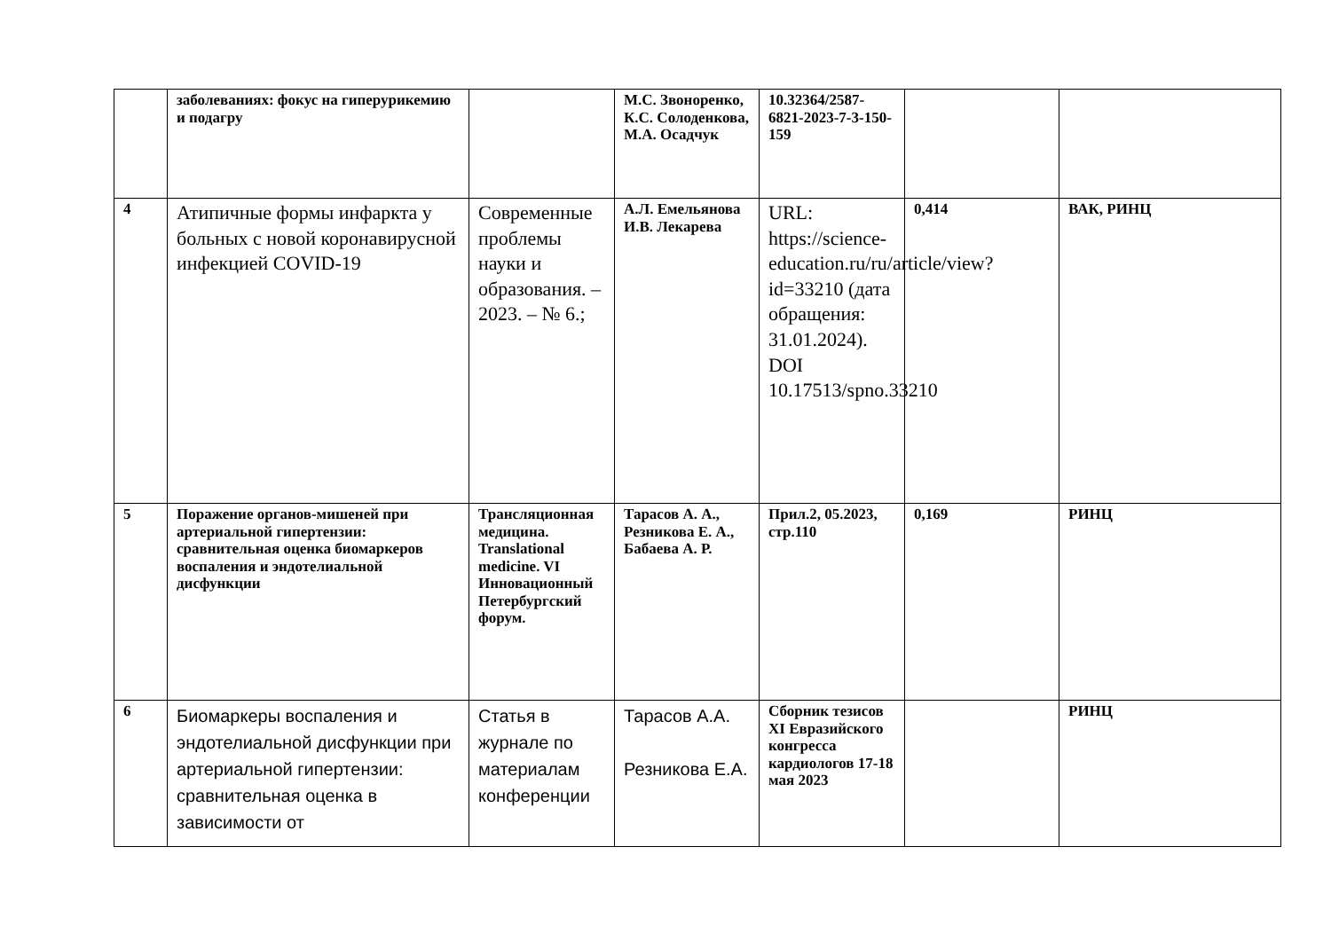| | заболеваниях: фокус на гиперурикемию и подагру | | М.С. Звоноренко, К.С. Солоденкова, М.А. Осадчук | 10.32364/2587-6821-2023-7-3-150-159 | | |
| 4 | Атипичные формы инфаркта у больных с новой коронавирусной инфекцией COVID-19 | Современные проблемы науки и образования. – 2023. – № 6.; | А.Л. Емельянова И.В. Лекарева | URL: https://science-education.ru/ru/article/view?id=33210 (дата обращения: 31.01.2024). DOI 10.17513/spno.33210 | 0,414 | ВАК, РИНЦ |
| 5 | Поражение органов-мишеней при артериальной гипертензии: сравнительная оценка биомаркеров воспаления и эндотелиальной дисфункции | Трансляционная медицина. Translational medicine. VI Инновационный Петербургский форум. | Тарасов А. А., Резникова Е. А., Бабаева А. Р. | Прил.2, 05.2023, стр.110 | 0,169 | РИНЦ |
| 6 | Биомаркеры воспаления и эндотелиальной дисфункции при артериальной гипертензии: сравнительная оценка в зависимости от | Статья в журнале по материалам конференции | Тарасов А.А. Резникова Е.А. | Сборник тезисов XI Евразийского конгресса кардиологов 17-18 мая 2023 | | РИНЦ |